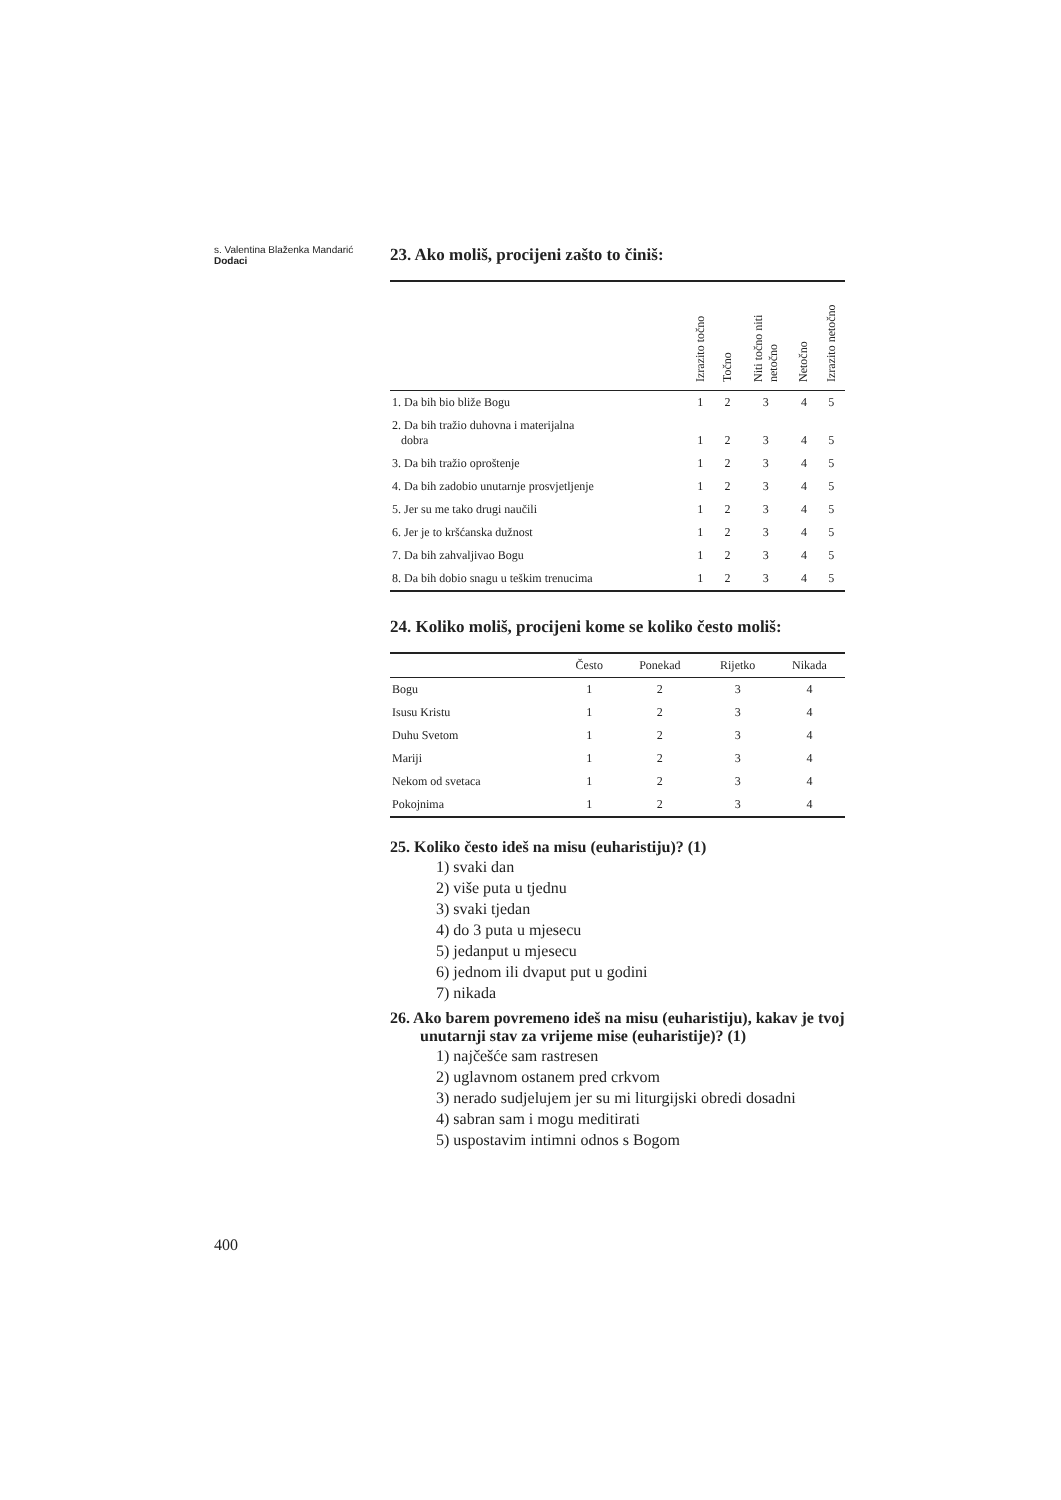s. Valentina Blaženka Mandarić
Dodaci
23. Ako moliš, procijeni zašto to činiš:
| | Izrazito točno | Točno | Niti točno niti netočno | Netočno | Izrazito netočno |
| 1. Da bih bio bliže Bogu | 1 | 2 | 3 | 4 | 5 |
| 2. Da bih tražio duhovna i materijalna dobra | 1 | 2 | 3 | 4 | 5 |
| 3. Da bih tražio oproštenje | 1 | 2 | 3 | 4 | 5 |
| 4. Da bih zadobio unutarnje prosvjetljenje | 1 | 2 | 3 | 4 | 5 |
| 5. Jer su me tako drugi naučili | 1 | 2 | 3 | 4 | 5 |
| 6. Jer je to kršćanska dužnost | 1 | 2 | 3 | 4 | 5 |
| 7. Da bih zahvaljivao Bogu | 1 | 2 | 3 | 4 | 5 |
| 8. Da bih dobio snagu u teškim trenucima | 1 | 2 | 3 | 4 | 5 |
24. Koliko moliš, procijeni kome se koliko često moliš:
| | Često | Ponekad | Rijetko | Nikada |
| Bogu | 1 | 2 | 3 | 4 |
| Isusu Kristu | 1 | 2 | 3 | 4 |
| Duhu Svetom | 1 | 2 | 3 | 4 |
| Mariji | 1 | 2 | 3 | 4 |
| Nekom od svetaca | 1 | 2 | 3 | 4 |
| Pokojnima | 1 | 2 | 3 | 4 |
25. Koliko često ideš na misu (euharistiju)? (1)
1) svaki dan
2) više puta u tjednu
3) svaki tjedan
4) do 3 puta u mjesecu
5) jedanput u mjesecu
6) jednom ili dvaput put u godini
7) nikada
26. Ako barem povremeno ideš na misu (euharistiju), kakav je tvoj unutarnji stav za vrijeme mise (euharistije)? (1)
1) najčešće sam rastresen
2) uglavnom ostanem pred crkvom
3) nerado sudjelujem jer su mi liturgijski obredi dosadni
4) sabran sam i mogu meditirati
5) uspostavim intimni odnos s Bogom
400